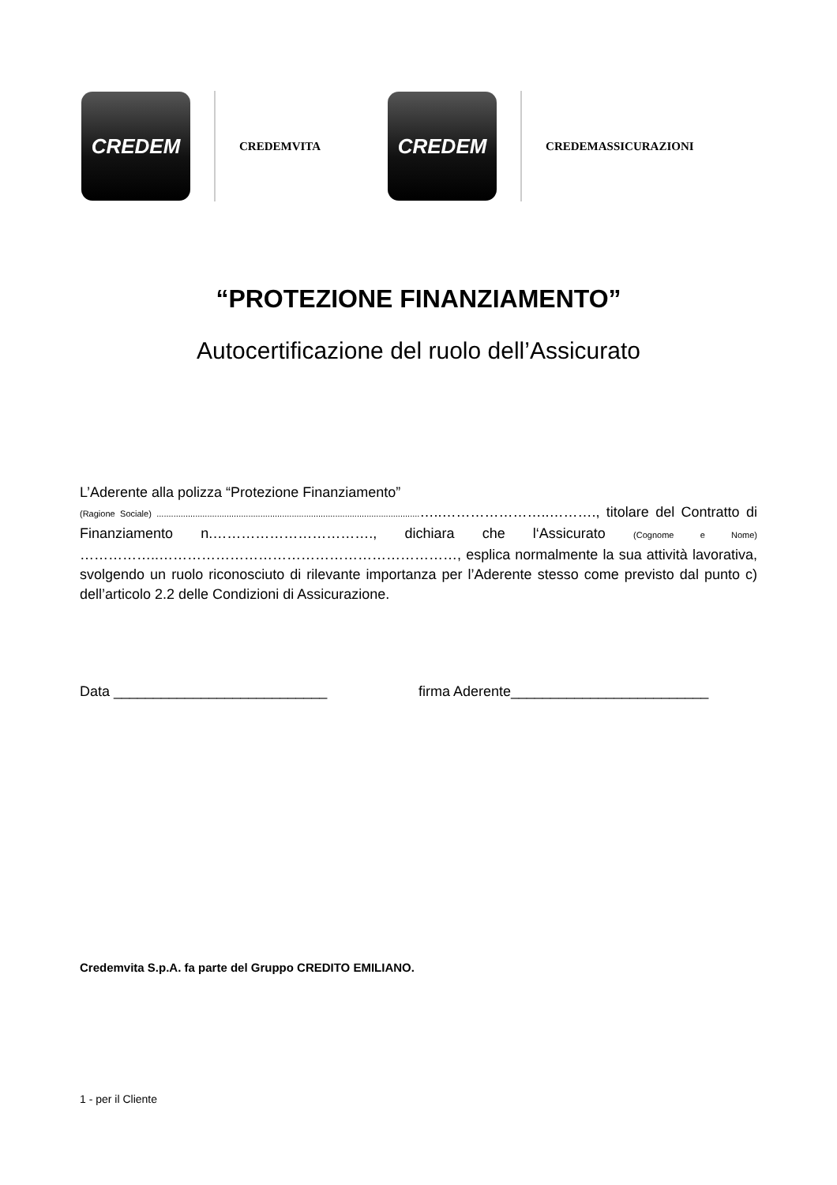CREDEM
CREDEMVITA
CREDEM
CREDEMASSICURAZIONI
“PROTEZIONE FINANZIAMENTO”
Autocertificazione del ruolo dell’Assicurato
L’Aderente alla polizza “Protezione Finanziamento”
(Ragione Sociale) .............................................................................................................…..…………………..………., titolare del Contratto di Finanziamento n.……………………………., dichiara che l‘Assicurato (Cognome e Nome) ……………..………………………………………………………, esplica normalmente la sua attività lavorativa, svolgendo un ruolo riconosciuto di rilevante importanza per l’Aderente stesso come previsto dal punto c) dell’articolo 2.2 delle Condizioni di Assicurazione.
Data ___________________________ firma Aderente_________________________
Credemvita S.p.A. fa parte del Gruppo CREDITO EMILIANO.
1 - per il Cliente